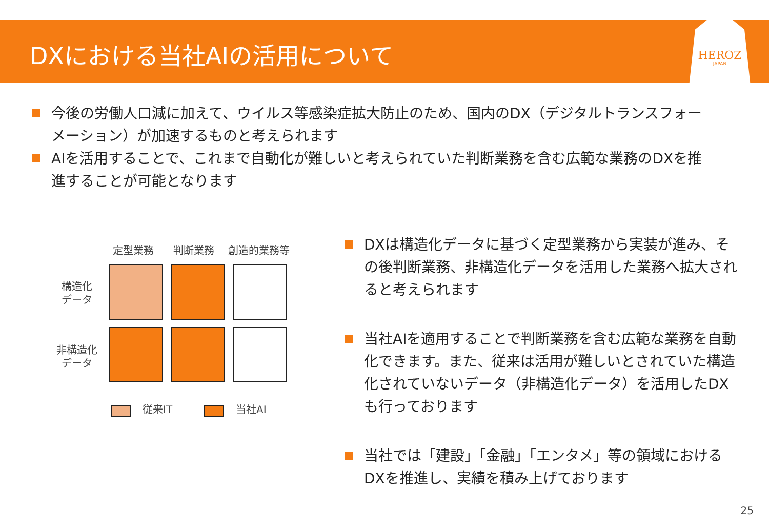HEROZ
JAPAN
DXにおける当社AIの活用について
今後の労働人口減に加えて、ウイルス等感染症拡大防止のため、国内のDX（デジタルトランスフォーメーション）が加速するものと考えられます
AIを活用することで、これまで自動化が難しいと考えられていた判断業務を含む広範な業務のDXを推進することが可能となります
定型業務 判断業務 創造的業務等
構造化
データ
非構造化
データ
従来IT 当社AI
DXは構造化データに基づく定型業務から実装が進み、その後判断業務、非構造化データを活用した業務へ拡大されると考えられます
当社AIを適用することで判断業務を含む広範な業務を自動化できます。また、従来は活用が難しいとされていた構造化されていないデータ（非構造化データ）を活用したDXも行っております
当社では「建設」「金融」「エンタメ」等の領域におけるDXを推進し、実績を積み上げております
25